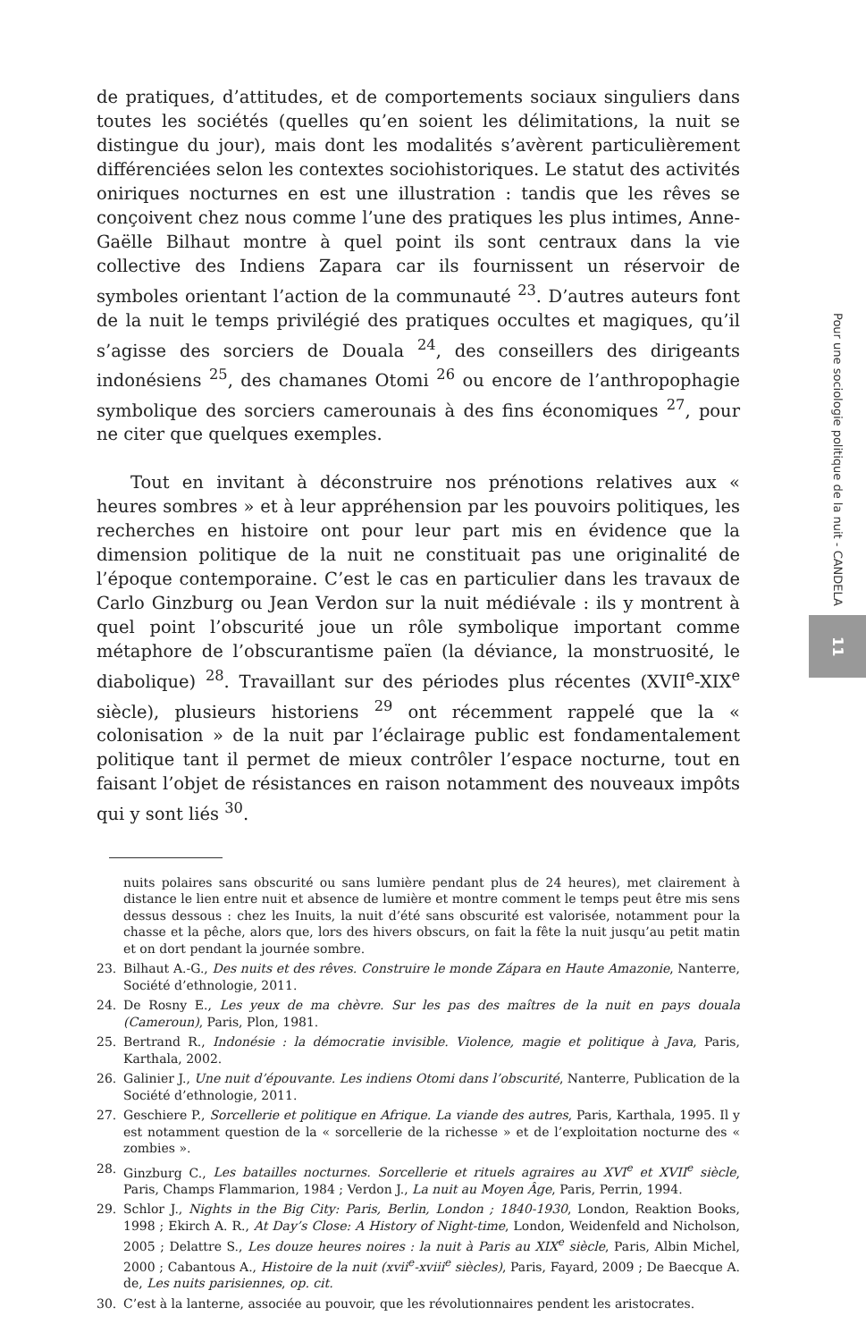de pratiques, d’attitudes, et de comportements sociaux singuliers dans toutes les sociétés (quelles qu’en soient les délimitations, la nuit se distingue du jour), mais dont les modalités s’avèrent particulièrement différenciées selon les contextes sociohistoriques. Le statut des activités oniriques nocturnes en est une illustration : tandis que les rêves se conçoivent chez nous comme l’une des pratiques les plus intimes, Anne-Gaëlle Bilhaut montre à quel point ils sont centraux dans la vie collective des Indiens Zapara car ils fournissent un réservoir de symboles orientant l’action de la communauté <sup>23</sup>. D’autres auteurs font de la nuit le temps privilégié des pratiques occultes et magiques, qu’il s’agisse des sorciers de Douala <sup>24</sup>, des conseillers des dirigeants indonésiens <sup>25</sup>, des chamanes Otomi <sup>26</sup> ou encore de l’anthropophagie symbolique des sorciers camerounais à des fins économiques <sup>27</sup>, pour ne citer que quelques exemples.
Tout en invitant à déconstruire nos prénotions relatives aux « heures sombres » et à leur appréhension par les pouvoirs politiques, les recherches en histoire ont pour leur part mis en évidence que la dimension politique de la nuit ne constituait pas une originalité de l’époque contemporaine. C’est le cas en particulier dans les travaux de Carlo Ginzburg ou Jean Verdon sur la nuit médiévale : ils y montrent à quel point l’obscurité joue un rôle symbolique important comme métaphore de l’obscurantisme païen (la déviance, la monstruosité, le diabolique) <sup>28</sup>. Travaillant sur des périodes plus récentes (XVII<sup>e</sup>-XIX<sup>e</sup> siècle), plusieurs historiens <sup>29</sup> ont récemment rappelé que la « colonisation » de la nuit par l’éclairage public est fondamentalement politique tant il permet de mieux contrôler l’espace nocturne, tout en faisant l’objet de résistances en raison notamment des nouveaux impôts qui y sont liés <sup>30</sup>.
nuits polaires sans obscurité ou sans lumière pendant plus de 24 heures), met clairement à distance le lien entre nuit et absence de lumière et montre comment le temps peut être mis sens dessus dessous : chez les Inuits, la nuit d’été sans obscurité est valorisée, notamment pour la chasse et la pêche, alors que, lors des hivers obscurs, on fait la fête la nuit jusqu’au petit matin et on dort pendant la journée sombre.
23. Bilhaut A.-G., Des nuits et des rêves. Construire le monde Zápara en Haute Amazonie, Nanterre, Société d’ethnologie, 2011.
24. De Rosny E., Les yeux de ma chèvre. Sur les pas des maîtres de la nuit en pays douala (Cameroun), Paris, Plon, 1981.
25. Bertrand R., Indonésie : la démocratie invisible. Violence, magie et politique à Java, Paris, Karthala, 2002.
26. Galinier J., Une nuit d’épouvante. Les indiens Otomi dans l’obscurité, Nanterre, Publication de la Société d’ethnologie, 2011.
27. Geschiere P., Sorcellerie et politique en Afrique. La viande des autres, Paris, Karthala, 1995. Il y est notamment question de la « sorcellerie de la richesse » et de l’exploitation nocturne des « zombies ».
28. Ginzburg C., Les batailles nocturnes. Sorcellerie et rituels agraires au XVI<sup>e</sup> et XVII<sup>e</sup> siècle, Paris, Champs Flammarion, 1984 ; Verdon J., La nuit au Moyen Âge, Paris, Perrin, 1994.
29. Schlor J., Nights in the Big City: Paris, Berlin, London ; 1840-1930, London, Reaktion Books, 1998 ; Ekirch A. R., At Day’s Close: A History of Night-time, London, Weidenfeld and Nicholson, 2005 ; Delattre S., Les douze heures noires : la nuit à Paris au XIX<sup>e</sup> siècle, Paris, Albin Michel, 2000 ; Cabantous A., Histoire de la nuit (xvii<sup>e</sup>-xviii<sup>e</sup> siècles), Paris, Fayard, 2009 ; De Baecque A. de, Les nuits parisiennes, op. cit.
30. C’est à la lanterne, associée au pouvoir, que les révolutionnaires pendent les aristocrates.
Pour une sociologie politique de la nuit - CANDELA
11